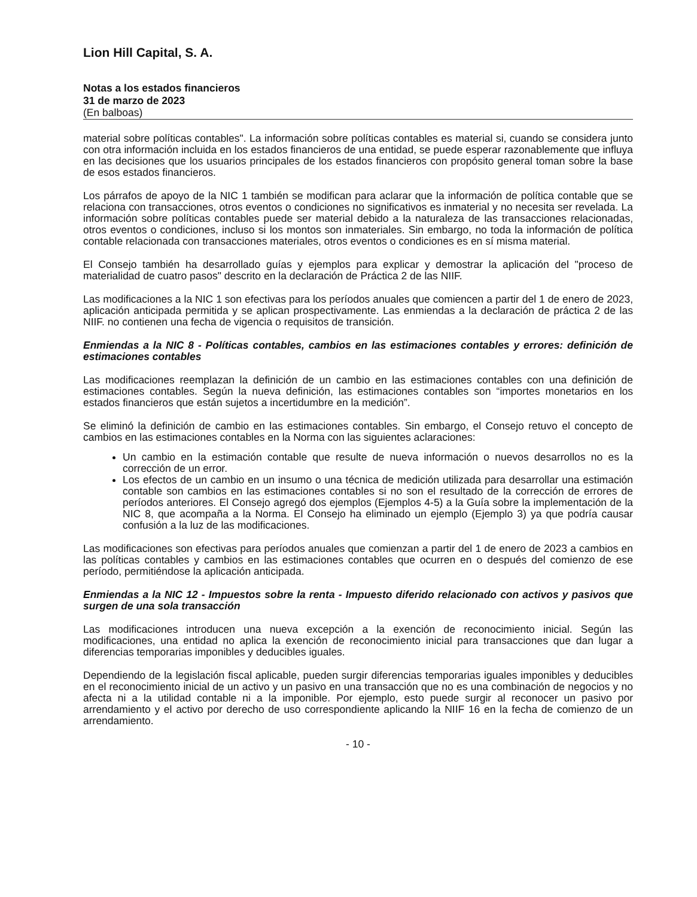Lion Hill Capital, S. A.
Notas a los estados financieros
31 de marzo de 2023
(En balboas)
material sobre políticas contables". La información sobre políticas contables es material si, cuando se considera junto con otra información incluida en los estados financieros de una entidad, se puede esperar razonablemente que influya en las decisiones que los usuarios principales de los estados financieros con propósito general toman sobre la base de esos estados financieros.
Los párrafos de apoyo de la NIC 1 también se modifican para aclarar que la información de política contable que se relaciona con transacciones, otros eventos o condiciones no significativos es inmaterial y no necesita ser revelada. La información sobre políticas contables puede ser material debido a la naturaleza de las transacciones relacionadas, otros eventos o condiciones, incluso si los montos son inmateriales. Sin embargo, no toda la información de política contable relacionada con transacciones materiales, otros eventos o condiciones es en sí misma material.
El Consejo también ha desarrollado guías y ejemplos para explicar y demostrar la aplicación del "proceso de materialidad de cuatro pasos" descrito en la declaración de Práctica 2 de las NIIF.
Las modificaciones a la NIC 1 son efectivas para los períodos anuales que comiencen a partir del 1 de enero de 2023, aplicación anticipada permitida y se aplican prospectivamente. Las enmiendas a la declaración de práctica 2 de las NIIF. no contienen una fecha de vigencia o requisitos de transición.
Enmiendas a la NIC 8 - Políticas contables, cambios en las estimaciones contables y errores: definición de estimaciones contables
Las modificaciones reemplazan la definición de un cambio en las estimaciones contables con una definición de estimaciones contables. Según la nueva definición, las estimaciones contables son “importes monetarios en los estados financieros que están sujetos a incertidumbre en la medición”.
Se eliminó la definición de cambio en las estimaciones contables. Sin embargo, el Consejo retuvo el concepto de cambios en las estimaciones contables en la Norma con las siguientes aclaraciones:
Un cambio en la estimación contable que resulte de nueva información o nuevos desarrollos no es la corrección de un error.
Los efectos de un cambio en un insumo o una técnica de medición utilizada para desarrollar una estimación contable son cambios en las estimaciones contables si no son el resultado de la corrección de errores de períodos anteriores. El Consejo agregó dos ejemplos (Ejemplos 4-5) a la Guía sobre la implementación de la NIC 8, que acompaña a la Norma. El Consejo ha eliminado un ejemplo (Ejemplo 3) ya que podría causar confusión a la luz de las modificaciones.
Las modificaciones son efectivas para períodos anuales que comienzan a partir del 1 de enero de 2023 a cambios en las políticas contables y cambios en las estimaciones contables que ocurren en o después del comienzo de ese período, permitiéndose la aplicación anticipada.
Enmiendas a la NIC 12 - Impuestos sobre la renta - Impuesto diferido relacionado con activos y pasivos que surgen de una sola transacción
Las modificaciones introducen una nueva excepción a la exención de reconocimiento inicial. Según las modificaciones, una entidad no aplica la exención de reconocimiento inicial para transacciones que dan lugar a diferencias temporarias imponibles y deducibles iguales.
Dependiendo de la legislación fiscal aplicable, pueden surgir diferencias temporarias iguales imponibles y deducibles en el reconocimiento inicial de un activo y un pasivo en una transacción que no es una combinación de negocios y no afecta ni a la utilidad contable ni a la imponible. Por ejemplo, esto puede surgir al reconocer un pasivo por arrendamiento y el activo por derecho de uso correspondiente aplicando la NIIF 16 en la fecha de comienzo de un arrendamiento.
- 10 -